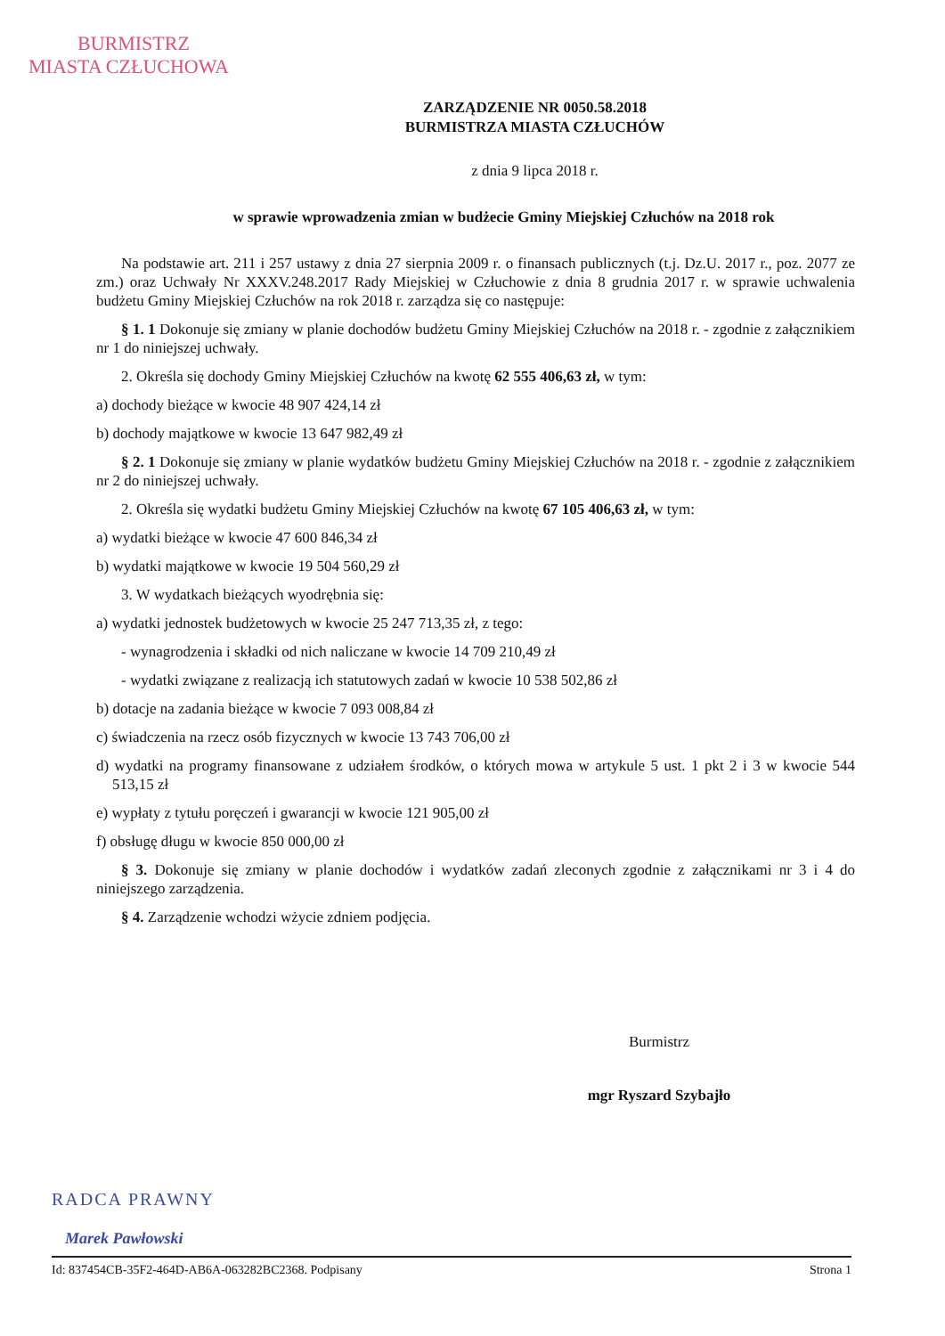BURMISTRZ
MIASTA CZŁUCHOWA
ZARZĄDZENIE NR 0050.58.2018
BURMISTRZA MIASTA CZŁUCHÓW
z dnia 9 lipca 2018 r.
w sprawie wprowadzenia zmian w budżecie Gminy Miejskiej Człuchów na 2018 rok
Na podstawie art. 211 i 257 ustawy z dnia 27 sierpnia 2009 r. o finansach publicznych (t.j. Dz.U. 2017 r., poz. 2077 ze zm.) oraz Uchwały Nr XXXV.248.2017 Rady Miejskiej w Człuchowie z dnia 8 grudnia 2017 r. w sprawie uchwalenia budżetu Gminy Miejskiej Człuchów na rok 2018 r. zarządza się co następuje:
§ 1. 1 Dokonuje się zmiany w planie dochodów budżetu Gminy Miejskiej Człuchów na 2018 r. - zgodnie z załącznikiem nr 1 do niniejszej uchwały.
2. Określa się dochody Gminy Miejskiej Człuchów na kwotę 62 555 406,63 zł, w tym:
a) dochody bieżące w kwocie 48 907 424,14 zł
b) dochody majątkowe w kwocie 13 647 982,49 zł
§ 2. 1 Dokonuje się zmiany w planie wydatków budżetu Gminy Miejskiej Człuchów na 2018 r. - zgodnie z załącznikiem nr 2 do niniejszej uchwały.
2. Określa się wydatki budżetu Gminy Miejskiej Człuchów na kwotę 67 105 406,63 zł, w tym:
a) wydatki bieżące w kwocie 47 600 846,34 zł
b) wydatki majątkowe w kwocie 19 504 560,29 zł
3. W wydatkach bieżących wyodrębnia się:
a) wydatki jednostek budżetowych w kwocie 25 247 713,35 zł, z tego:
- wynagrodzenia i składki od nich naliczane w kwocie 14 709 210,49 zł
- wydatki związane z realizacją ich statutowych zadań w kwocie 10 538 502,86 zł
b) dotacje na zadania bieżące w kwocie 7 093 008,84 zł
c) świadczenia na rzecz osób fizycznych w kwocie 13 743 706,00 zł
d) wydatki na programy finansowane z udziałem środków, o których mowa w artykule 5 ust. 1 pkt 2 i 3 w kwocie 544 513,15 zł
e) wypłaty z tytułu poręczeń i gwarancji w kwocie 121 905,00 zł
f) obsługę długu w kwocie 850 000,00 zł
§ 3. Dokonuje się zmiany w planie dochodów i wydatków zadań zleconych zgodnie z załącznikami nr 3 i 4 do niniejszego zarządzenia.
§ 4. Zarządzenie wchodzi wżycie zdniem podjęcia.
Burmistrz
mgr Ryszard Szybajło
RADCA PRAWNY
Marek Pawłowski
Id: 837454CB-35F2-464D-AB6A-063282BC2368. Podpisany Strona 1